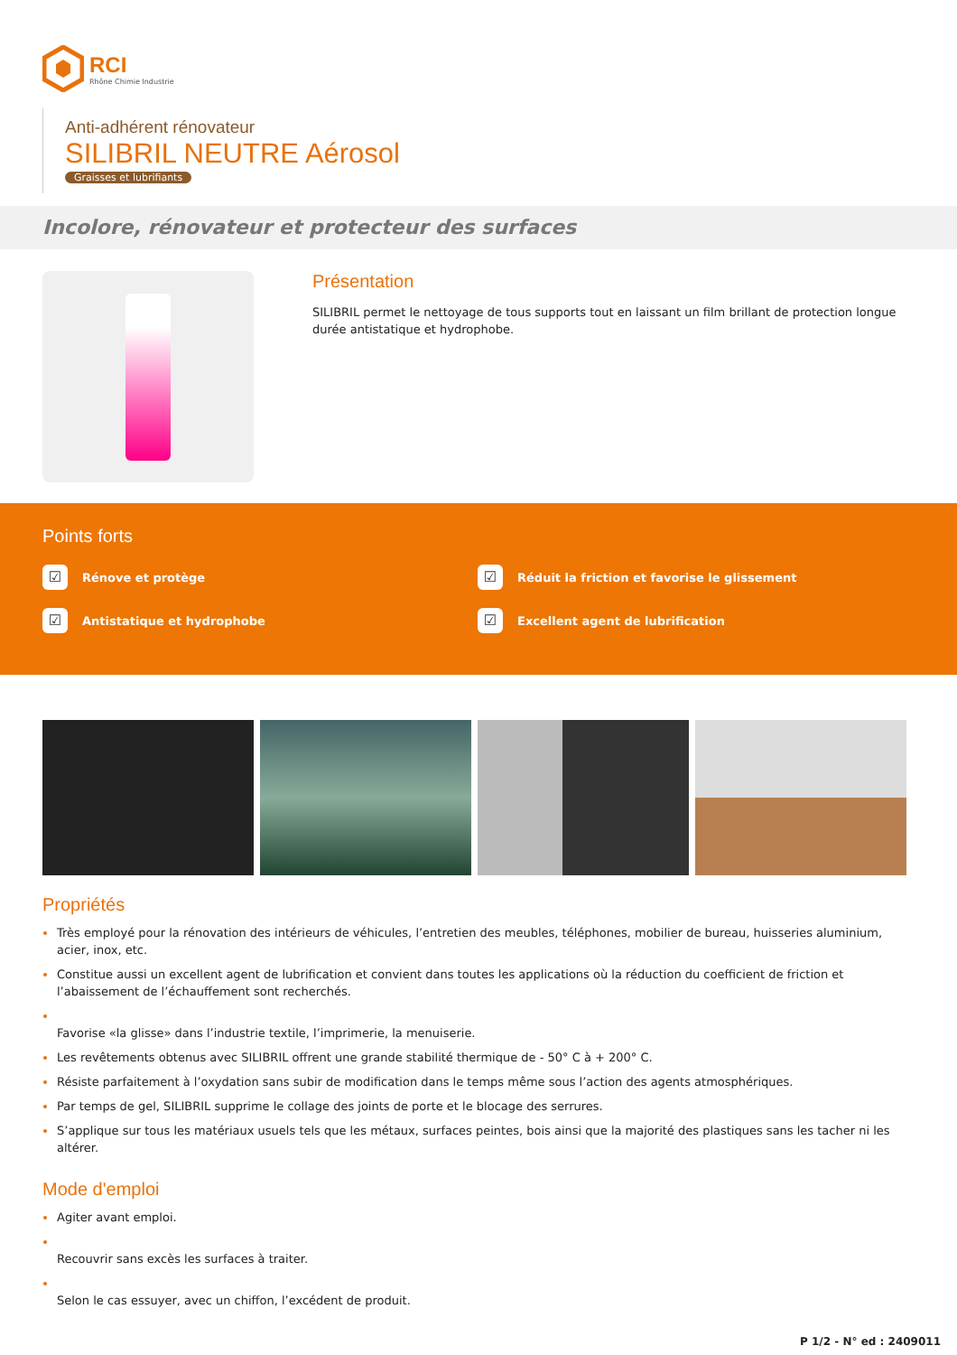RCI
Rhône Chimie Industrie
Anti-adhérent rénovateur
SILIBRIL NEUTRE Aérosol
Graisses et lubrifiants
Incolore, rénovateur et protecteur des surfaces
Présentation
SILIBRIL permet le nettoyage de tous supports tout en laissant un film brillant de protection longue durée antistatique et hydrophobe.
Points forts
☑ Rénove et protège
☑ Réduit la friction et favorise le glissement
☑ Antistatique et hydrophobe
☑ Excellent agent de lubrification
Propriétés
Très employé pour la rénovation des intérieurs de véhicules, l’entretien des meubles, téléphones, mobilier de bureau, huisseries aluminium, acier, inox, etc.
Constitue aussi un excellent agent de lubrification et convient dans toutes les applications où la réduction du coefficient de friction et l’abaissement de l’échauffement sont recherchés.
Favorise «la glisse» dans l’industrie textile, l’imprimerie, la menuiserie.
Les revêtements obtenus avec SILIBRIL offrent une grande stabilité thermique de - 50° C à + 200° C.
Résiste parfaitement à l’oxydation sans subir de modification dans le temps même sous l’action des agents atmosphériques.
Par temps de gel, SILIBRIL supprime le collage des joints de porte et le blocage des serrures.
S’applique sur tous les matériaux usuels tels que les métaux, surfaces peintes, bois ainsi que la majorité des plastiques sans les tacher ni les altérer.
Mode d'emploi
Agiter avant emploi.
Recouvrir sans excès les surfaces à traiter.
Selon le cas essuyer, avec un chiffon, l’excédent de produit.
P 1/2 - N° ed : 2409011